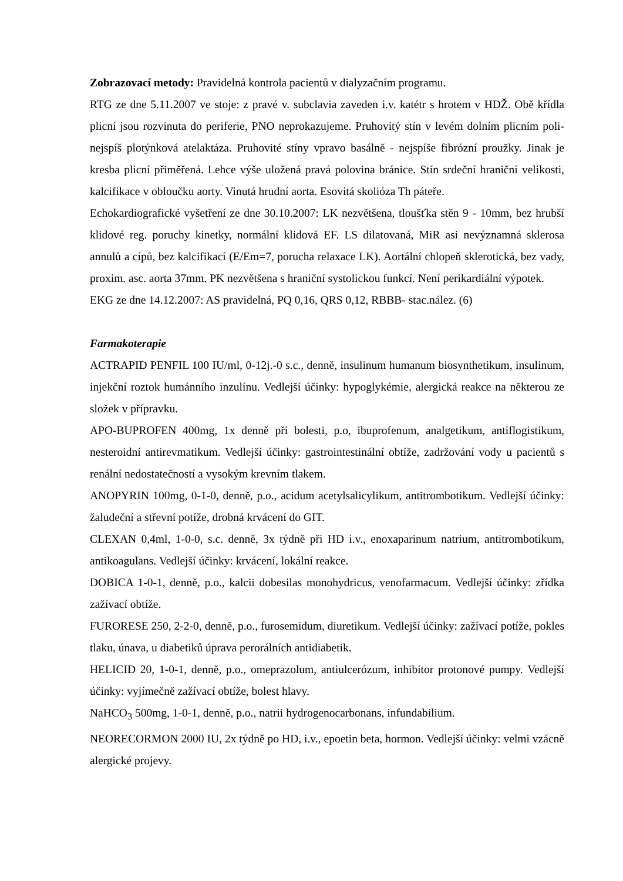Zobrazovací metody: Pravidelná kontrola pacientů v dialyzačním programu.
RTG ze dne 5.11.2007 ve stoje: z pravé v. subclavia zaveden i.v. katétr s hrotem v HDŽ. Obě křídla plicní jsou rozvinuta do periferie, PNO neprokazujeme. Pruhovitý stín v levém dolním plicním poli-nejspíš plotýnková atelaktáza. Pruhovité stíny vpravo basálně - nejspíše fibrózní proužky. Jinak je kresba plicní přiměřená. Lehce výše uložená pravá polovina bránice. Stín srdeční hraniční velikosti, kalcifikace v obloučku aorty. Vinutá hrudní aorta. Esovitá skolióza Th páteře.
Echokardiografické vyšetření ze dne 30.10.2007: LK nezvětšena, tloušťka stěn 9 - 10mm, bez hrubší klidové reg. poruchy kinetky, normální klidová EF. LS dilatovaná, MiR asi nevýznamná sklerosa annulů a cípů, bez kalcifikací (E/Em=7, porucha relaxace LK). Aortální chlopeň sklerotická, bez vady, proxim. asc. aorta 37mm. PK nezvětšena s hraniční systolickou funkcí. Není perikardiální výpotek.
EKG ze dne 14.12.2007: AS pravidelná, PQ 0,16, QRS 0,12, RBBB- stac.nález. (6)
Farmakoterapie
ACTRAPID PENFIL 100 IU/ml, 0-12j.-0 s.c., denně, insulinum humanum biosynthetikum, insulinum, injekční roztok humánního inzulínu. Vedlejší účinky: hypoglykémie, alergická reakce na některou ze složek v přípravku.
APO-BUPROFEN 400mg, 1x denně při bolesti, p.o, ibuprofenum, analgetikum, antiflogistikum, nesteroidní antirevmatikum. Vedlejší účinky: gastrointestinální obtíže, zadržování vody u pacientů s renální nedostatečností a vysokým krevním tlakem.
ANOPYRIN 100mg, 0-1-0, denně, p.o., acidum acetylsalicylikum, antitrombotikum. Vedlejší účinky: žaludeční a střevní potíže, drobná krvácení do GIT.
CLEXAN 0,4ml, 1-0-0, s.c. denně, 3x týdně při HD i.v., enoxaparinum natrium, antitrombotikum, antikoagulans. Vedlejší účinky: krvácení, lokální reakce.
DOBICA 1-0-1, denně, p.o., kalcii dobesilas monohydricus, venofarmacum. Vedlejší účinky: zřídka zažívací obtíže.
FURORESE 250, 2-2-0, denně, p.o., furosemidum, diuretikum. Vedlejší účinky: zažívací potíže, pokles tlaku, únava, u diabetiků úprava perorálních antidiabetik.
HELICID 20, 1-0-1, denně, p.o., omeprazolum, antiulcerózum, inhibitor protonové pumpy. Vedlejší účinky: vyjímečně zažívací obtíže, bolest hlavy.
NaHCO<sub>3</sub> 500mg, 1-0-1, denně, p.o., natrii hydrogenocarbonans, infundabilium.
NEORECORMON 2000 IU, 2x týdně po HD, i.v., epoetin beta, hormon. Vedlejší účinky: velmi vzácně alergické projevy.